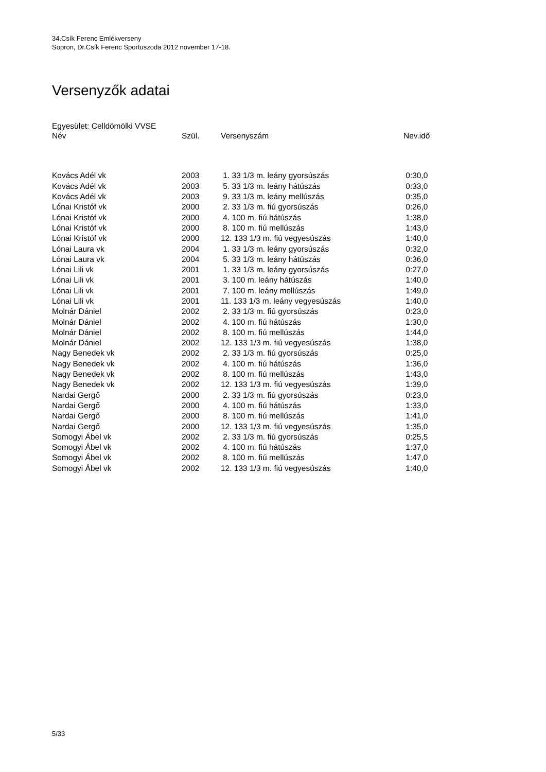34.Csík Ferenc Emlékverseny
Sopron, Dr.Csík Ferenc Sportuszoda 2012 november 17-18.
Versenyzők adatai
Egyesület: Celldömölki VVSE
| Név | Szül. | Versenyszám | Nev.idő |
| --- | --- | --- | --- |
| Kovács Adél vk | 2003 | 1. 33 1/3 m. leány gyorsúszás | 0:30,0 |
| Kovács Adél vk | 2003 | 5. 33 1/3 m. leány hátúszás | 0:33,0 |
| Kovács Adél vk | 2003 | 9. 33 1/3 m. leány mellúszás | 0:35,0 |
| Lónai Kristóf vk | 2000 | 2. 33 1/3 m. fiú gyorsúszás | 0:26,0 |
| Lónai Kristóf vk | 2000 | 4. 100 m. fiú hátúszás | 1:38,0 |
| Lónai Kristóf vk | 2000 | 8. 100 m. fiú mellúszás | 1:43,0 |
| Lónai Kristóf vk | 2000 | 12. 133 1/3 m. fiú vegyesúszás | 1:40,0 |
| Lónai Laura vk | 2004 | 1. 33 1/3 m. leány gyorsúszás | 0:32,0 |
| Lónai Laura vk | 2004 | 5. 33 1/3 m. leány hátúszás | 0:36,0 |
| Lónai Lili vk | 2001 | 1. 33 1/3 m. leány gyorsúszás | 0:27,0 |
| Lónai Lili vk | 2001 | 3. 100 m. leány hátúszás | 1:40,0 |
| Lónai Lili vk | 2001 | 7. 100 m. leány mellúszás | 1:49,0 |
| Lónai Lili vk | 2001 | 11. 133 1/3 m. leány vegyesúszás | 1:40,0 |
| Molnár Dániel | 2002 | 2. 33 1/3 m. fiú gyorsúszás | 0:23,0 |
| Molnár Dániel | 2002 | 4. 100 m. fiú hátúszás | 1:30,0 |
| Molnár Dániel | 2002 | 8. 100 m. fiú mellúszás | 1:44,0 |
| Molnár Dániel | 2002 | 12. 133 1/3 m. fiú vegyesúszás | 1:38,0 |
| Nagy Benedek vk | 2002 | 2. 33 1/3 m. fiú gyorsúszás | 0:25,0 |
| Nagy Benedek vk | 2002 | 4. 100 m. fiú hátúszás | 1:36,0 |
| Nagy Benedek vk | 2002 | 8. 100 m. fiú mellúszás | 1:43,0 |
| Nagy Benedek vk | 2002 | 12. 133 1/3 m. fiú vegyesúszás | 1:39,0 |
| Nardai Gergő | 2000 | 2. 33 1/3 m. fiú gyorsúszás | 0:23,0 |
| Nardai Gergő | 2000 | 4. 100 m. fiú hátúszás | 1:33,0 |
| Nardai Gergő | 2000 | 8. 100 m. fiú mellúszás | 1:41,0 |
| Nardai Gergő | 2000 | 12. 133 1/3 m. fiú vegyesúszás | 1:35,0 |
| Somogyi Ábel vk | 2002 | 2. 33 1/3 m. fiú gyorsúszás | 0:25,5 |
| Somogyi Ábel vk | 2002 | 4. 100 m. fiú hátúszás | 1:37,0 |
| Somogyi Ábel vk | 2002 | 8. 100 m. fiú mellúszás | 1:47,0 |
| Somogyi Ábel vk | 2002 | 12. 133 1/3 m. fiú vegyesúszás | 1:40,0 |
5/33